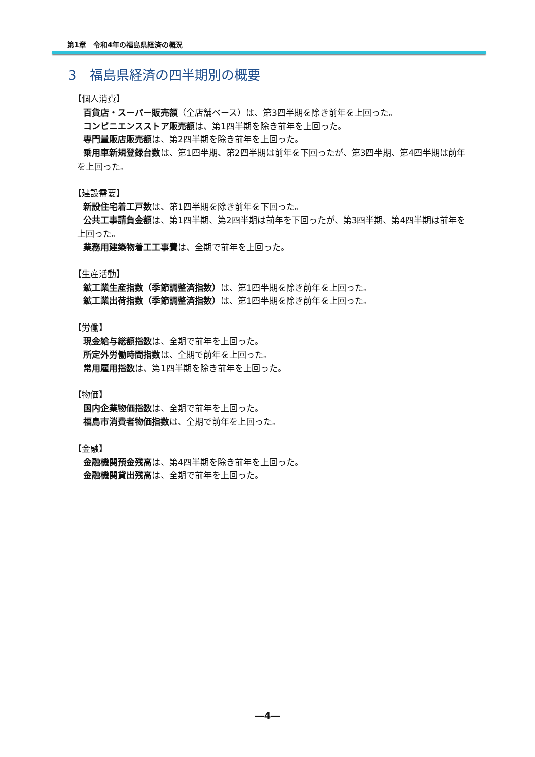第1章　令和4年の福島県経済の概況
3　福島県経済の四半期別の概要
【個人消費】
百貨店・スーパー販売額（全店舗ベース）は、第3四半期を除き前年を上回った。
コンビニエンスストア販売額は、第1四半期を除き前年を上回った。
専門量販店販売額は、第2四半期を除き前年を上回った。
乗用車新規登録台数は、第1四半期、第2四半期は前年を下回ったが、第3四半期、第4四半期は前年を上回った。
【建設需要】
新設住宅着工戸数は、第1四半期を除き前年を下回った。
公共工事請負金額は、第1四半期、第2四半期は前年を下回ったが、第3四半期、第4四半期は前年を上回った。
業務用建築物着工工事費は、全期で前年を上回った。
【生産活動】
鉱工業生産指数（季節調整済指数）は、第1四半期を除き前年を上回った。
鉱工業出荷指数（季節調整済指数）は、第1四半期を除き前年を上回った。
【労働】
現金給与総額指数は、全期で前年を上回った。
所定外労働時間指数は、全期で前年を上回った。
常用雇用指数は、第1四半期を除き前年を上回った。
【物価】
国内企業物価指数は、全期で前年を上回った。
福島市消費者物価指数は、全期で前年を上回った。
【金融】
金融機関預金残高は、第4四半期を除き前年を上回った。
金融機関貸出残高は、全期で前年を上回った。
―4―